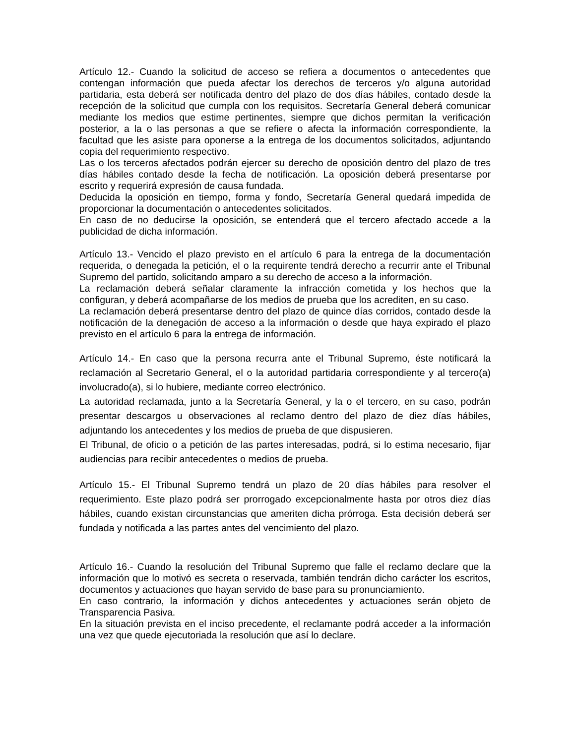Artículo 12.- Cuando la solicitud de acceso se refiera a documentos o antecedentes que contengan información que pueda afectar los derechos de terceros y/o alguna autoridad partidaria, esta deberá ser notificada dentro del plazo de dos días hábiles, contado desde la recepción de la solicitud que cumpla con los requisitos. Secretaría General deberá comunicar mediante los medios que estime pertinentes, siempre que dichos permitan la verificación posterior, a la o las personas a que se refiere o afecta la información correspondiente, la facultad que les asiste para oponerse a la entrega de los documentos solicitados, adjuntando copia del requerimiento respectivo.
Las o los terceros afectados podrán ejercer su derecho de oposición dentro del plazo de tres días hábiles contado desde la fecha de notificación. La oposición deberá presentarse por escrito y requerirá expresión de causa fundada.
Deducida la oposición en tiempo, forma y fondo, Secretaría General quedará impedida de proporcionar la documentación o antecedentes solicitados.
En caso de no deducirse la oposición, se entenderá que el tercero afectado accede a la publicidad de dicha información.
Artículo 13.- Vencido el plazo previsto en el artículo 6 para la entrega de la documentación requerida, o denegada la petición, el o la requirente tendrá derecho a recurrir ante el Tribunal Supremo del partido, solicitando amparo a su derecho de acceso a la información.
La reclamación deberá señalar claramente la infracción cometida y los hechos que la configuran, y deberá acompañarse de los medios de prueba que los acrediten, en su caso.
La reclamación deberá presentarse dentro del plazo de quince días corridos, contado desde la notificación de la denegación de acceso a la información o desde que haya expirado el plazo previsto en el artículo 6 para la entrega de información.
Artículo 14.- En caso que la persona recurra ante el Tribunal Supremo, éste notificará la reclamación al Secretario General, el o la autoridad partidaria correspondiente y al tercero(a) involucrado(a), si lo hubiere, mediante correo electrónico.
La autoridad reclamada, junto a la Secretaría General, y la o el tercero, en su caso, podrán presentar descargos u observaciones al reclamo dentro del plazo de diez días hábiles, adjuntando los antecedentes y los medios de prueba de que dispusieren.
El Tribunal, de oficio o a petición de las partes interesadas, podrá, si lo estima necesario, fijar audiencias para recibir antecedentes o medios de prueba.
Artículo 15.- El Tribunal Supremo tendrá un plazo de 20 días hábiles para resolver el requerimiento. Este plazo podrá ser prorrogado excepcionalmente hasta por otros diez días hábiles, cuando existan circunstancias que ameriten dicha prórroga. Esta decisión deberá ser fundada y notificada a las partes antes del vencimiento del plazo.
Artículo 16.- Cuando la resolución del Tribunal Supremo que falle el reclamo declare que la información que lo motivó es secreta o reservada, también tendrán dicho carácter los escritos, documentos y actuaciones que hayan servido de base para su pronunciamiento.
En caso contrario, la información y dichos antecedentes y actuaciones serán objeto de Transparencia Pasiva.
En la situación prevista en el inciso precedente, el reclamante podrá acceder a la información una vez que quede ejecutoriada la resolución que así lo declare.